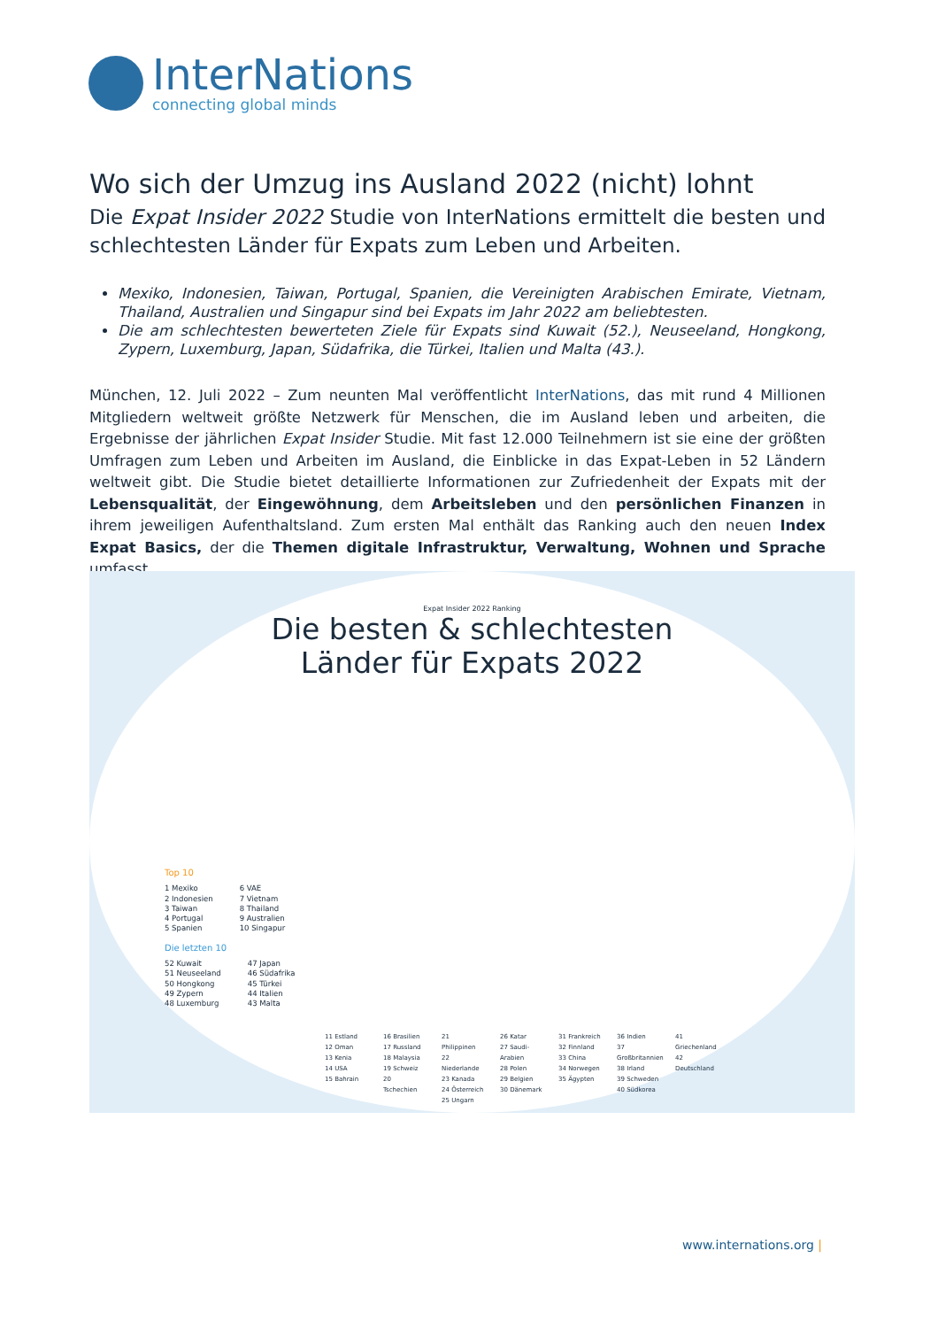InterNations
connecting global minds
Wo sich der Umzug ins Ausland 2022 (nicht) lohnt
Die Expat Insider 2022 Studie von InterNations ermittelt die besten und schlechtesten Länder für Expats zum Leben und Arbeiten.
Mexiko, Indonesien, Taiwan, Portugal, Spanien, die Vereinigten Arabischen Emirate, Vietnam, Thailand, Australien und Singapur sind bei Expats im Jahr 2022 am beliebtesten.
Die am schlechtesten bewerteten Ziele für Expats sind Kuwait (52.), Neuseeland, Hongkong, Zypern, Luxemburg, Japan, Südafrika, die Türkei, Italien und Malta (43.).
München, 12. Juli 2022 – Zum neunten Mal veröffentlicht InterNations, das mit rund 4 Millionen Mitgliedern weltweit größte Netzwerk für Menschen, die im Ausland leben und arbeiten, die Ergebnisse der jährlichen Expat Insider Studie. Mit fast 12.000 Teilnehmern ist sie eine der größten Umfragen zum Leben und Arbeiten im Ausland, die Einblicke in das Expat-Leben in 52 Ländern weltweit gibt. Die Studie bietet detaillierte Informationen zur Zufriedenheit der Expats mit der Lebensqualität, der Eingewöhnung, dem Arbeitsleben und den persönlichen Finanzen in ihrem jeweiligen Aufenthaltsland. Zum ersten Mal enthält das Ranking auch den neuen Index Expat Basics, der die Themen digitale Infrastruktur, Verwaltung, Wohnen und Sprache umfasst.
Expat Insider 2022 Ranking
Die besten & schlechtesten
Länder für Expats 2022
Top 10
1 Mexiko
2 Indonesien
3 Taiwan
4 Portugal
5 Spanien
6 VAE
7 Vietnam
8 Thailand
9 Australien
10 Singapur
Die letzten 10
52 Kuwait
51 Neuseeland
50 Hongkong
49 Zypern
48 Luxemburg
47 Japan
46 Südafrika
45 Türkei
44 Italien
43 Malta
11 Estland
12 Oman
13 Kenia
14 USA
15 Bahrain
16 Brasilien
17 Russland
18 Malaysia
19 Schweiz
20 Tschechien
21 Philippinen
22 Niederlande
23 Kanada
24 Österreich
25 Ungarn
26 Katar
27 Saudi-Arabien
28 Polen
29 Belgien
30 Dänemark
31 Frankreich
32 Finnland
33 China
34 Norwegen
35 Ägypten
36 Indien
37 Großbritannien
38 Irland
39 Schweden
40 Südkorea
41 Griechenland
42 Deutschland
www.internations.org |